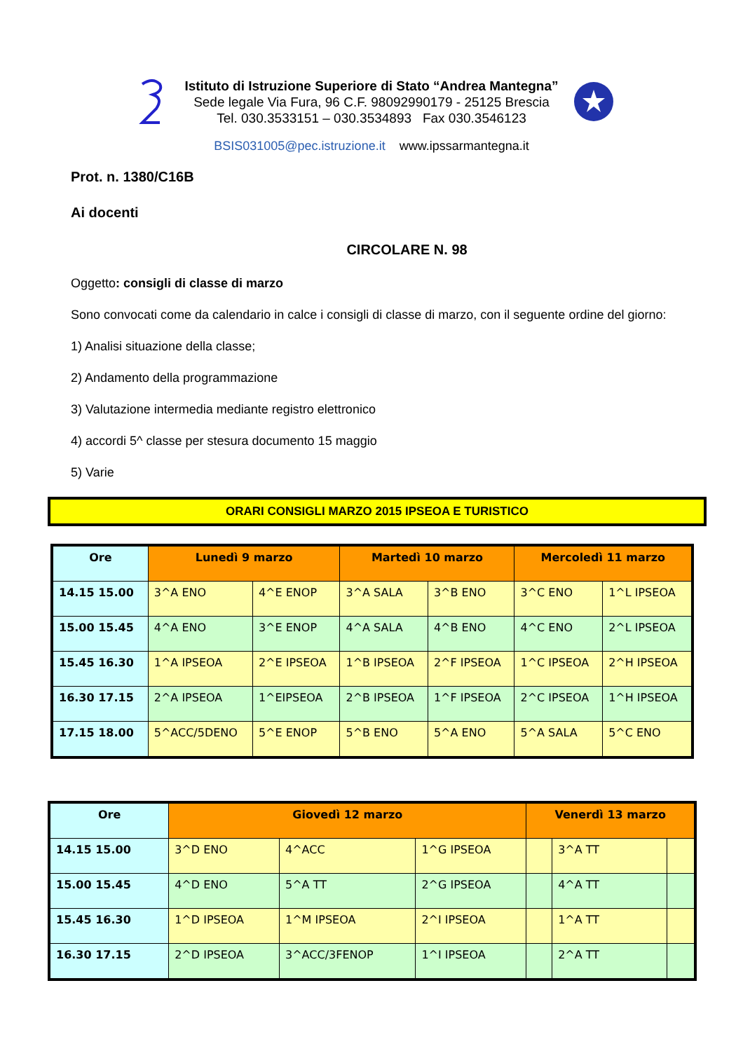Istituto di Istruzione Superiore di Stato “Andrea Mantegna”
Sede legale Via Fura, 96 C.F. 98092990179 - 25125 Brescia
Tel. 030.3533151 – 030.3534893 Fax 030.3546123
BSIS031005@pec.istruzione.it www.ipssarmantegna.it
Prot. n. 1380/C16B
Ai docenti
CIRCOLARE N. 98
Oggetto: consigli di classe di marzo
Sono convocati come da calendario in calce i consigli di classe di marzo, con il seguente ordine del giorno:
1) Analisi situazione della classe;
2) Andamento della programmazione
3) Valutazione intermedia mediante registro elettronico
4) accordi 5^ classe per stesura documento 15 maggio
5) Varie
ORARI CONSIGLI MARZO 2015 IPSEOA E TURISTICO
| Ore | Lunedì 9 marzo | | Martedì 10 marzo | | Mercoledì 11 marzo | |
| --- | --- | --- | --- | --- | --- | --- |
| 14.15 15.00 | 3^A ENO | 4^E ENOP | 3^A SALA | 3^B ENO | 3^C ENO | 1^L IPSEOA |
| 15.00 15.45 | 4^A ENO | 3^E ENOP | 4^A SALA | 4^B ENO | 4^C ENO | 2^L IPSEOA |
| 15.45 16.30 | 1^A IPSEOA | 2^E IPSEOA | 1^B IPSEOA | 2^F IPSEOA | 1^C IPSEOA | 2^H IPSEOA |
| 16.30 17.15 | 2^A IPSEOA | 1^EIPSEOA | 2^B IPSEOA | 1^F IPSEOA | 2^C IPSEOA | 1^H IPSEOA |
| 17.15 18.00 | 5^ACC/5DENO | 5^E ENOP | 5^B ENO | 5^A ENO | 5^A SALA | 5^C ENO |
| Ore | Giovedì 12 marzo | | | Venerdì 13 marzo | | |
| --- | --- | --- | --- | --- | --- | --- |
| 14.15 15.00 | 3^D ENO | 4^ACC | 1^G IPSEOA | | 3^A TT | |
| 15.00 15.45 | 4^D ENO | 5^A TT | 2^G IPSEOA | | 4^A TT | |
| 15.45 16.30 | 1^D IPSEOA | 1^M IPSEOA | 2^I IPSEOA | | 1^A TT | |
| 16.30 17.15 | 2^D IPSEOA | 3^ACC/3FENOP | 1^I IPSEOA | | 2^A TT | |